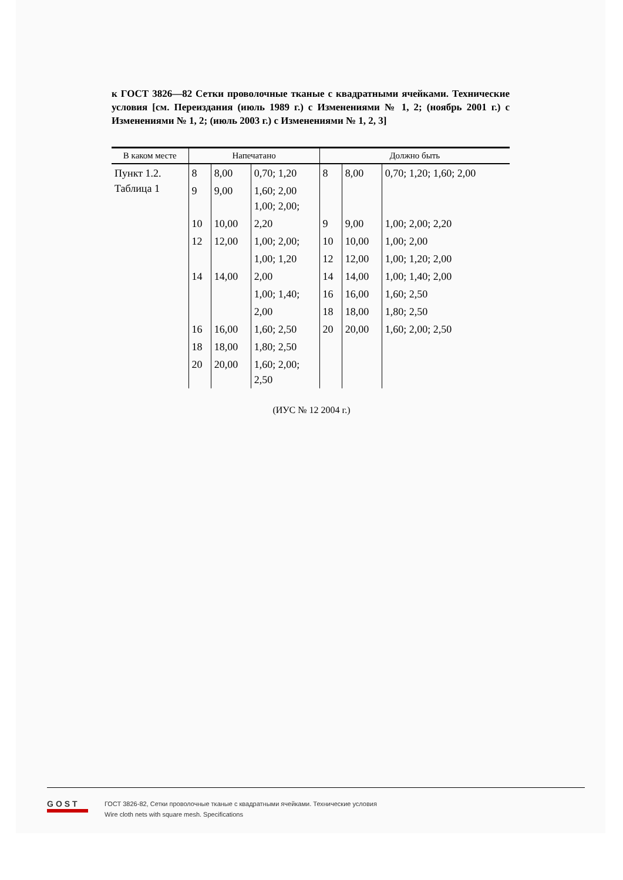к ГОСТ 3826—82 Сетки проволочные тканые с квадратными ячейками. Технические условия [см. Переиздания (июль 1989 г.) с Изменениями № 1, 2; (ноябрь 2001 г.) с Изменениями № 1, 2; (июль 2003 г.) с Изменениями № 1, 2, 3]
| В каком месте | Напечатано | | | Должно быть | | |
| --- | --- | --- | --- | --- | --- | --- |
| Пункт 1.2. Таблица 1 | 8 | 8,00 | 0,70; 1,20 | 8 | 8,00 | 0,70; 1,20; 1,60; 2,00 |
| | 9 | 9,00 | 1,60; 2,00 1,00; 2,00; | | | |
| | 10 | 10,00 | 2,20 | 9 | 9,00 | 1,00; 2,00; 2,20 |
| | 12 | 12,00 | 1,00; 2,00; | 10 | 10,00 | 1,00; 2,00 |
| | | | 1,00; 1,20 | 12 | 12,00 | 1,00; 1,20; 2,00 |
| | 14 | 14,00 | 2,00 | 14 | 14,00 | 1,00; 1,40; 2,00 |
| | | | 1,00; 1,40; | 16 | 16,00 | 1,60; 2,50 |
| | | | 2,00 | 18 | 18,00 | 1,80; 2,50 |
| | 16 | 16,00 | 1,60; 2,50 | 20 | 20,00 | 1,60; 2,00; 2,50 |
| | 18 | 18,00 | 1,80; 2,50 | | | |
| | 20 | 20,00 | 1,60; 2,00; 2,50 | | | |
(ИУС № 12 2004 г.)
GOST
ГОСТ 3826-82, Сетки проволочные тканые с квадратными ячейками. Технические условия
Wire cloth nets with square mesh. Specifications